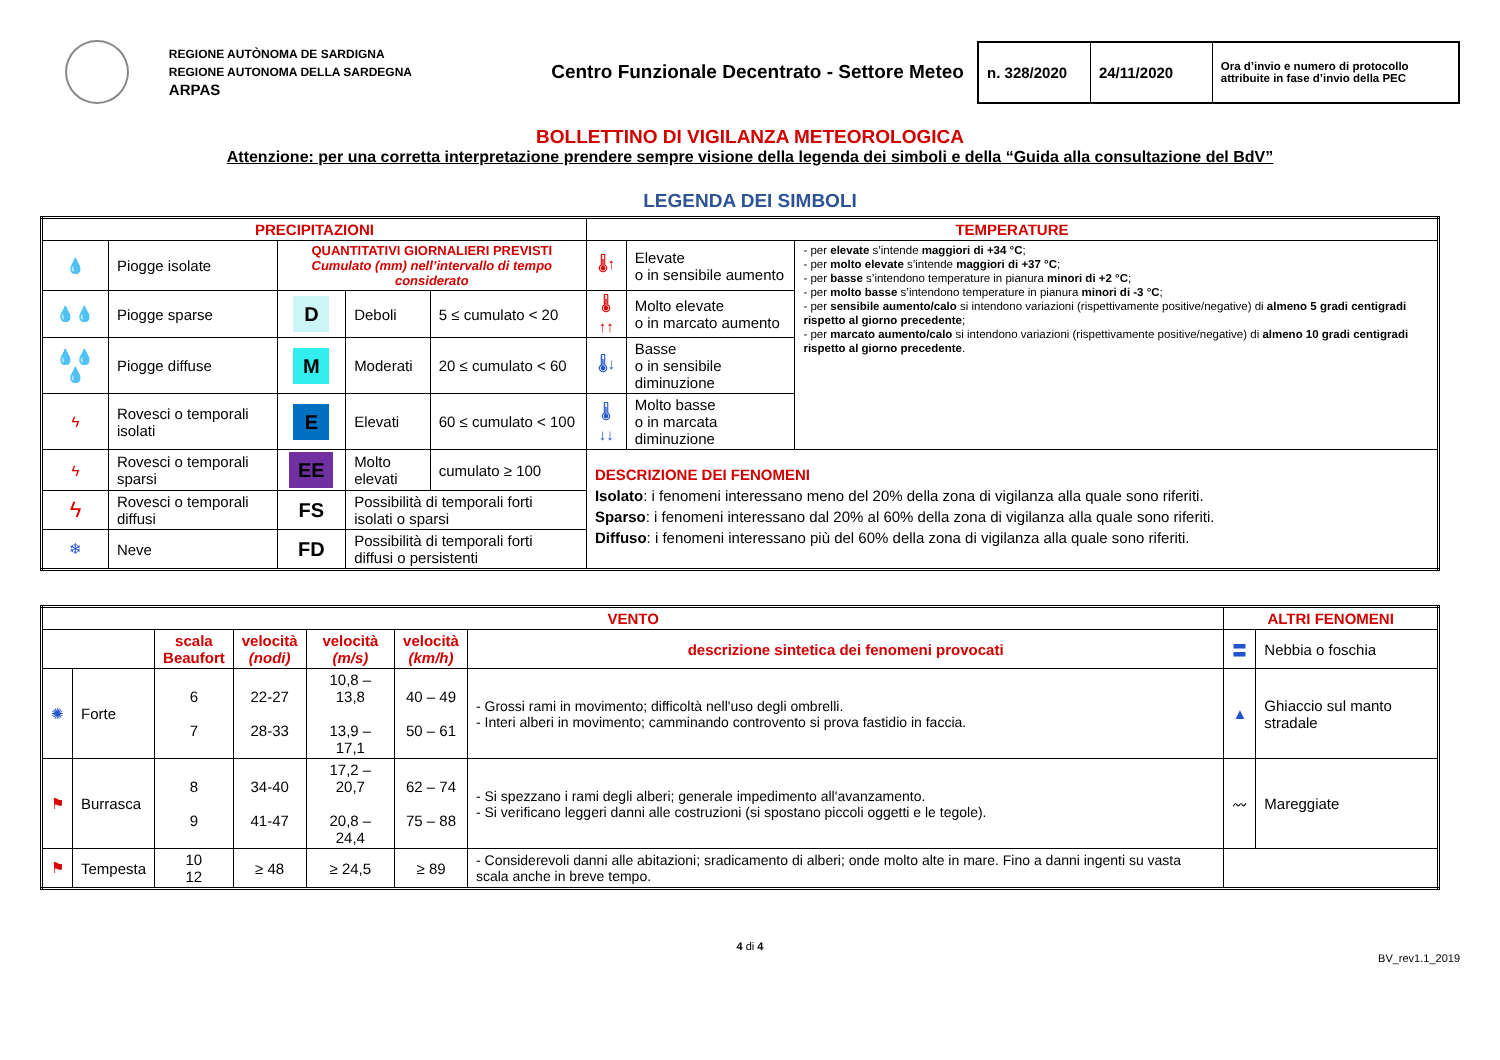REGIONE AUTÒNOMA DE SARDIGNA
REGIONE AUTONOMA DELLA SARDEGNA
ARPAS
Centro Funzionale Decentrato - Settore Meteo
| n. 328/2020 | 24/11/2020 | Ora d’invio e numero di protocollo attribuite in fase d’invio della PEC |
BOLLETTINO DI VIGILANZA METEOROLOGICA
Attenzione: per una corretta interpretazione prendere sempre visione della legenda dei simboli e della “Guida alla consultazione del BdV”
LEGENDA DEI SIMBOLI
| PRECIPITAZIONI | | | | | TEMPERATURE | | |
| --- | --- | --- | --- | --- | --- | --- | --- |
| 💧 | Piogge isolate | QUANTITATIVI GIORNALIERI PREVISTI Cumulato (mm) nell’intervallo di tempo considerato | | | 🌡↑ | Elevate o in sensibile aumento | - per elevate s’intende maggiori di +34 °C ; - per molto elevate s’intende maggiori di +37 °C ; - per basse s’intendono temperature in pianura minori di +2 °C ; - per molto basse s’intendono temperature in pianura minori di -3 °C ; - per sensibile aumento/calo si intendono variazioni (rispettivamente positive/negative) di almeno 5 gradi centigradi rispetto al giorno precedente ; - per marcato aumento/calo si intendono variazioni (rispettivamente positive/negative) di almeno 10 gradi centigradi rispetto al giorno precedente . |
| 💧💧 | Piogge sparse | D | Deboli | 5 ≤ cumulato < 20 | 🌡↑↑ | Molto elevate o in marcato aumento | |
| 💧💧💧 | Piogge diffuse | M | Moderati | 20 ≤ cumulato < 60 | 🌡↓ | Basse o in sensibile diminuzione | |
| ϟ | Rovesci o temporali isolati | E | Elevati | 60 ≤ cumulato < 100 | 🌡↓↓ | Molto basse o in marcata diminuzione | |
| ϟ | Rovesci o temporali sparsi | EE | Molto elevati | cumulato ≥ 100 | DESCRIZIONE DEI FENOMENI Isolato : i fenomeni interessano meno del 20% della zona di vigilanza alla quale sono riferiti. Sparso : i fenomeni interessano dal 20% al 60% della zona di vigilanza alla quale sono riferiti. Diffuso : i fenomeni interessano più del 60% della zona di vigilanza alla quale sono riferiti. | | |
| ϟ | Rovesci o temporali diffusi | FS | Possibilità di temporali forti isolati o sparsi | | | | |
| ❄ | Neve | FD | Possibilità di temporali forti diffusi o persistenti | | | | |
| VENTO | | | | | | | ALTRI FENOMENI | |
| --- | --- | --- | --- | --- | --- | --- | --- | --- |
| | | scala Beaufort | velocità (nodi) | velocità (m/s) | velocità (km/h) | descrizione sintetica dei fenomeni provocati | 〓 | Nebbia o foschia |
| ✺ | Forte | 6 7 | 22-27 28-33 | 10,8 – 13,8 13,9 – 17,1 | 40 – 49 50 – 61 | - Grossi rami in movimento; difficoltà nell'uso degli ombrelli. - Interi alberi in movimento; camminando controvento si prova fastidio in faccia. | ▲ | Ghiaccio sul manto stradale |
| ⚑ | Burrasca | 8 9 | 34-40 41-47 | 17,2 – 20,7 20,8 – 24,4 | 62 – 74 75 – 88 | - Si spezzano i rami degli alberi; generale impedimento all'avanzamento. - Si verificano leggeri danni alle costruzioni (si spostano piccoli oggetti e le tegole). | 〰 | Mareggiate |
| ⚑ | Tempesta | 10 12 | ≥ 48 | ≥ 24,5 | ≥ 89 | - Considerevoli danni alle abitazioni; sradicamento di alberi; onde molto alte in mare. Fino a danni ingenti su vasta scala anche in breve tempo. | | |
4 di 4
BV_rev1.1_2019